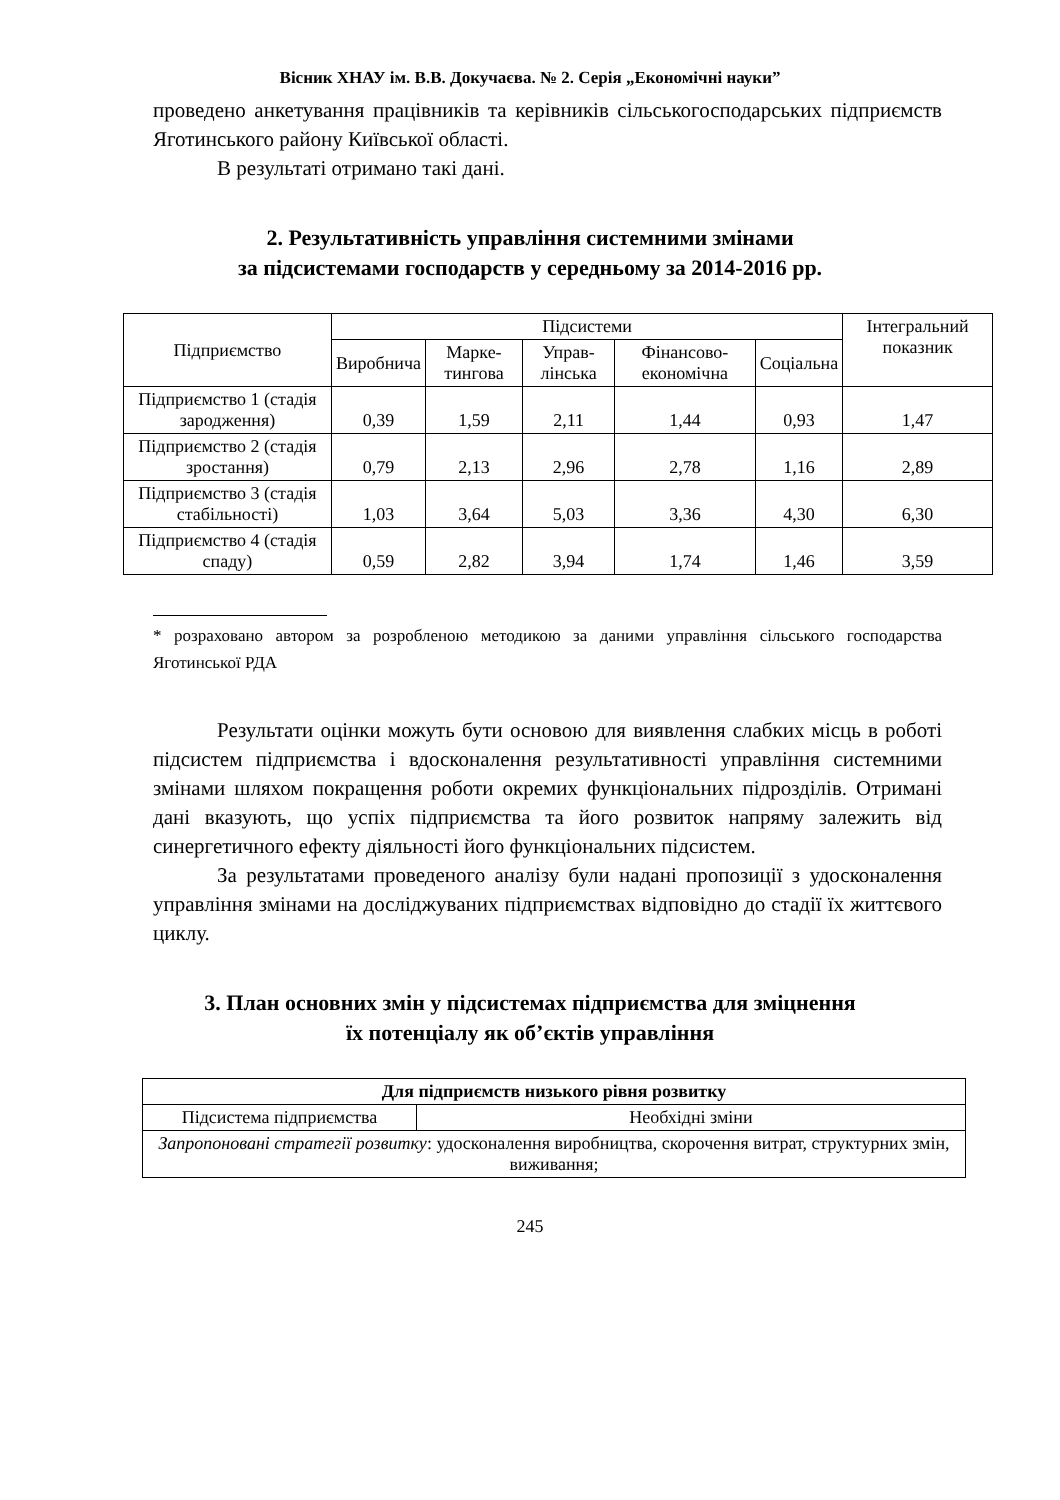Вісник ХНАУ ім. В.В. Докучаєва. № 2. Серія „Економічні науки”
проведено анкетування працівників та керівників сільськогосподарських підприємств Яготинського району Київської області.
В результаті отримано такі дані.
2. Результативність управління системними змінами
за підсистемами господарств у середньому за 2014-2016 рр.
| Підприємство | Підсистеми | | | | | Інтегральний показник |
| --- | --- | --- | --- | --- | --- | --- |
| | Виробнича | Марке-тингова | Управ-лінська | Фінансово-економічна | Соціальна | |
| Підприємство 1 (стадія зародження) | 0,39 | 1,59 | 2,11 | 1,44 | 0,93 | 1,47 |
| Підприємство 2 (стадія зростання) | 0,79 | 2,13 | 2,96 | 2,78 | 1,16 | 2,89 |
| Підприємство 3 (стадія стабільності) | 1,03 | 3,64 | 5,03 | 3,36 | 4,30 | 6,30 |
| Підприємство 4 (стадія спаду) | 0,59 | 2,82 | 3,94 | 1,74 | 1,46 | 3,59 |
* розраховано автором за розробленою методикою за даними управління сільського господарства Яготинської РДА
Результати оцінки можуть бути основою для виявлення слабких місць в роботі підсистем підприємства і вдосконалення результативності управління системними змінами шляхом покращення роботи окремих функціональних підрозділів. Отримані дані вказують, що успіх підприємства та його розвиток напряму залежить від синергетичного ефекту діяльності його функціональних підсистем.
За результатами проведеного аналізу були надані пропозиції з удосконалення управління змінами на досліджуваних підприємствах відповідно до стадії їх життєвого циклу.
3. План основних змін у підсистемах підприємства для зміцнення
їх потенціалу як об’єктів управління
| Для підприємств низького рівня розвитку | |
| --- | --- |
| Підсистема підприємства | Необхідні зміни |
| Запропоновані стратегії розвитку : удосконалення виробництва, скорочення витрат, структурних змін, виживання; | |
245